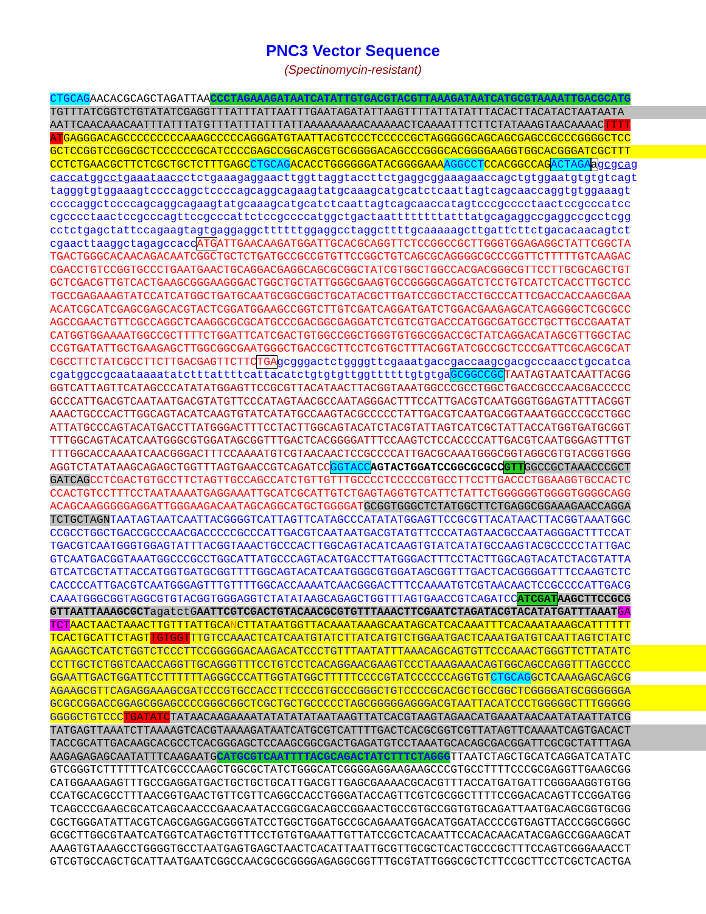PNC3 Vector Sequence
(Spectinomycin-resistant)
CTGCAG AACACGCAGCTAGATTAA CCCTAGAAAGATAATCATATTGTGACGTACGTTAAAGATAATCATGCGTAAAATTGACGCATG
TGTTTATCGGTCTGTATATCGAGGTTTATTTATTAATTTGAATAGATATTAAGTTTTATTATATTTACACTTACATACTAATAATA
AATTCAACAAACAATTTATTTATGTTTATTTATTTATTAAAAAAAAACAAAAACTCAAAATTTCTTCTATAAAGTAACAAAAC TTTT
AT GAGGGACAGCCCCCCCCCAAAGCCCCCAGGGATGTAATTACGTCCCTCCCCCGCTAGGGGGCAGCAGCGAGCCGCCCGGGGCTCC
GCTCCGGTCCGGCGCTCCCCCCGCATCCCCGAGCCGGCAGCGTGCGGGGACAGCCCGGGCACGGGGAAGGTGGCACGGGATCGCTTT
CCTCTGAACGCTTCTCGCTGCTCTTTGAGC CTGCAG ACACCTGGGGGGATACGGGGAAA AGGCCT CCACGGCCAG ACTAGA agcgcag
caccatggcctgaaataaccctctgaaagaggaacttggttaggtaccttctgaggcggaaagaaccagctgtggaatgtgtgtcagt
tagggtgtggaaagtccccaggctccccagcaggcagaagtatgcaaagcatgcatctcaattagtcagcaaccaggtgtggaaagt
ccccaggctccccagcaggcagaagtatgcaaagcatgcatctcaattagtcagcaaccatagtcccgcccctaactccgcccatcc
cgcccctaactccgcccagttccgcccattctccgccccatggctgactaattttttttatttatgcagaggccgaggccgcctcgg
cctctgagctattccagaagtagtgaggaggcttttttggaggcctaggcttttgcaaaaagcttgattcttctgacacaacagtct
cgaacttaaggctagagccacc ATG ATTGAACAAGATGGATTGCACGCAGGTTCTCCGGCCGCTTGGGTGGAGAGGCTATTCGGCTA
TGACTGGGCACAACAGACAATCGGCTGCTCTGATGCCGCCGTGTTCCGGCTGTCAGCGCAGGGGCGCCCGGTTCTTTTTGTCAAGAC
CGACCTGTCCGGTGCCCTGAATGAACTGCAGGACGAGGCAGCGCGGCTATCGTGGCTGGCCACGACGGGCGTTCCTTGCGCAGCTGT
GCTCGACGTTGTCACTGAAGCGGGAAGGGACTGGCTGCTATTGGGCGAAGTGCCGGGGCAGGATCTCCTGTCATCTCACCTTGCTCC
TGCCGAGAAAGTATCCATCATGGCTGATGCAATGCGGCGGCTGCATACGCTTGATCCGGCTACCTGCCCATTCGACCACCAAGCGAA
ACATCGCATCGAGCGAGCACGTACTCGGATGGAAGCCGGTCTTGTCGATCAGGATGATCTGGACGAAGAGCATCAGGGGCTCGCGCC
AGCCGAACTGTTCGCCAGGCTCAAGGCGCGCATGCCCGACGGCGAGGATCTCGTCGTGACCCATGGCGATGCCTGCTTGCCGAATAT
CATGGTGGAAAATGGCCGCTTTTCTGGATTCATCGACTGTGGCCGGCTGGGTGTGGCGGACCGCTATCAGGACATAGCGTTGGCTAC
CCGTGATATTGCTGAAGAGCTTGGCGGCGAATGGGCTGACCGCTTCCTCGTGCTTTACGGTATCGCCGCTCCCGATTCGCAGCGCAT
CGCCTTCTATCGCCTTCTTGACGAGTTCTTC TGA gcgggactctggggttcgaaatgaccgaccaagcgacgcccaacctgccatca
cgatggccgcaataaaatatctttattttcattacatctgtgtgttggttttttgtgtga GCGGCCGC TAATAGTAATCAATTACGG
GGTCATTAGTTCATAGCCCATATATGGAGTTCCGCGTTACATAACTTACGGTAAATGGCCCGCCTGGCTGACCGCCCAACGACCCCC
GCCCATTGACGTCAATAATGACGTATGTTCCCATAGTAACGCCAATAGGGACTTTCCATTGACGTCAATGGGTGGAGTATTTACGGT
AAACTGCCCACTTGGCAGTACATCAAGTGTATCATATGCCAAGTACGCCCCCTATTGACGTCAATGACGGTAAATGGCCCGCCTGGC
ATTATGCCCAGTACATGACCTTATGGGACTTTCCTACTTGGCAGTACATCTACGTATTAGTCATCGCTATTACCATGGTGATGCGGT
TTTGGCAGTACATCAATGGGCGTGGATAGCGGTTTGACTCACGGGGATTTCCAAGTCTCCACCCCATTGACGTCAATGGGAGTTTGT
TTTGGCACCAAAATCAACGGGACTTTCCAAAATGTCGTAACAACTCCGCCCCATTGACGCAAATGGGCGGTAGGCGTGTACGGTGGG
AGGTCTATATAAGCAGAGCTGGTTTAGTGAACCGTCAGATCC GGTACC AGTACTGGATCCGGCGCGCC GTT GGCCGCTAAACCCGCT
GATCAG CCTCGACTGTGCCTTCTAGTTGCCAGCCATCTGTTGTTTGCCCCTCCCCCGTGCCTTCCTTGACCCTGGAAGGTGCCACTC
CCACTGTCCTTTCCTAATAAAATGAGGAAATTGCATCGCATTGTCTGAGTAGGTGTCATTCTATTCTGGGGGGTGGGGTGGGGCAGG
ACAGCAAGGGGGAGGATTGGGAAGACAATAGCAGGCATGCTGGGGAT GCGGTGGGCTCTATGGCTTCTGAGGCGGAAAGAACCAGGA
TCTGCTAGN TAATAGTAATCAATTACGGGGTCATTAGTTCATAGCCCATATATGGAGTTCCGCGTTACATAACTTACGGTAAATGGC
CCGCCTGGCTGACCGCCCAACGACCCCCGCCCATTGACGTCAATAATGACGTATGTTCCCATAGTAACGCCAATAGGGACTTTCCAT
TGACGTCAATGGGTGGAGTATTTACGGTAAACTGCCCACTTGGCAGTACATCAAGTGTATCATATGCCAAGTACGCCCCCTATTGAC
GTCAATGACGGTAAATGGCCCGCCTGGCATTATGCCCAGTACATGACCTTATGGGACTTTCCTACTTGGCAGTACATCTACGTATTA
GTCATCGCTATTACCATGGTGATGCGGTTTTGGCAGTACATCAATGGGCGTGGATAGCGGTTTGACTCACGGGGATTTCCAAGTCTC
CACCCCATTGACGTCAATGGGAGTTTGTTTTGGCACCAAAATCAACGGGACTTTCCAAAATGTCGTAACAACTCCGCCCCATTGACG
CAAATGGGCGGTAGGCGTGTACGGTGGGAGGTCTATATAAGCAGAGCTGGTTTAGTGAACCGTCAGATCC ATCGAT AAGCTTCCGCG
GTTAATTAAAGCGCT agatctG AATTCGTCGACTGTACAACGCGTGTTTAAACTTCGAATCTAGATACGTACATATGATTTAAAT GA
TCT AACTAACTAAACTTGTTTATTGCA NCTTATAATGGTTACAAATAAAGCAATAGCATCACAAATTTCACAAATAAAGCATTTTTT
TCACTGCATTCTAGT TGTGGT TTGTCCAAACTCATCAATGTATCTTATCATGTCTGGAATGACTCAAATGATGTCAATTAGTCTATC
AGAAGCTCATCTGGTCTCCCTTCCGGGGGACAAGACATCCCTGTTTAATATTTAAACAGCAGTGTTCCCAAACTGGGTTCTTATATC
CCTTGCTCTGGTCAACCAGGTTGCAGGGTTTCCTGTCCTCACAGGAACGAAGTCCCTAAAGAAACAGTGGCAGCCAGGTTTAGCCCC
GGAATTGACTGGATTCCTTTTTTAGGGCCCATTGGTATGGCTTTTTCCCCGTATCCCCCCAGGTGT CTGCAG GCTCAAAGAGCAGCG
AGAAGCGTTCAGAGGAAAGCGATCCCGTGCCACCTTCCCCGTGCCCGGGCTGTCCCCGCACGCTGCCGGCTCGGGGATGCGGGGGGA
GCGCCGGACCGGAGCGGAGCCCCGGGCGGCTCGCTGCTGCCCCCTAGCGGGGGAGGGACGTAATTACATCCCTGGGGGCTTTGGGGG
GGGGCTGTCCC TGATATC TATAACAAGAAAATATATATATAATAAGTTATCACGTAAGTAGAACATGAAATAACAATATAATTATCG
TATGAGTTAAATCTTAAAAGTCACGTAAAAGATAATCATGCGTCATTTTGACTCACGCGGTCGTTATAGTTCAAAATCAGTGACACT
TACCGCATTGACAAGCACGCCTCACGGGAGCTCCAAGCGGCGACTGAGATGTCCTAAATGCACAGCGACGGATTCGCGCTATTTAGA
AAGAGAGAGCAATATTTCAAGAATG CATGCGTCAATTTTACGCAGACTATCTTTCTAGGG TTAATCTAGCTGCATCAGGATCATATC
GTCGGGTCTTTTTTCATCGCCCAAGCTGGCGCTATCTGGGCATCGGGGAGGAAGAAGCCCGTGCCTTTTCCCGCGAGGTTGAAGCGG
CATGGAAAGAGTTTGCCGAGGATGACTGCTGCTGCATTGACGTTGAGCGAAAACGCACGTTTACCATGATGATTCGGGAAGGTGTGG
CCATGCACGCCTTTAACGGTGAACTGTTCGTTCAGGCCACCTGGGATACCAGTTCGTCGCGGCTTTTCCGGACACAGTTCCGGATGG
TCAGCCCGAAGCGCATCAGCAACCCGAACAATACCGGCGACAGCCGGAACTGCCGTGCCGGTGTGCAGATTAATGACAGCGGTGCGG
CGCTGGGATATTACGTCAGCGAGGACGGGTATCCTGGCTGGATGCCGCAGAAATGGACATGGATACCCCGTGAGTTACCCGGCGGGC
GCGCTTGGCGTAATCATGGTCATAGCTGTTTCCTGTGTGAAATTGTTATCCGCTCACAATTCCACACAACATACGAGCCGGAAGCAT
AAAGTGTAAAGCCTGGGGTGCCTAATGAGTGAGCTAACTCACATTAATTGCGTTGCGCTCACTGCCCGCTTTCCAGTCGGGAAACCT
GTCGTGCCAGCTGCATTAATGAATCGGCCAACGCGCGGGGAGAGGCGGTTTGCGTATTGGGCGCTCTTCCGCTTCCTCGCTCACTGA